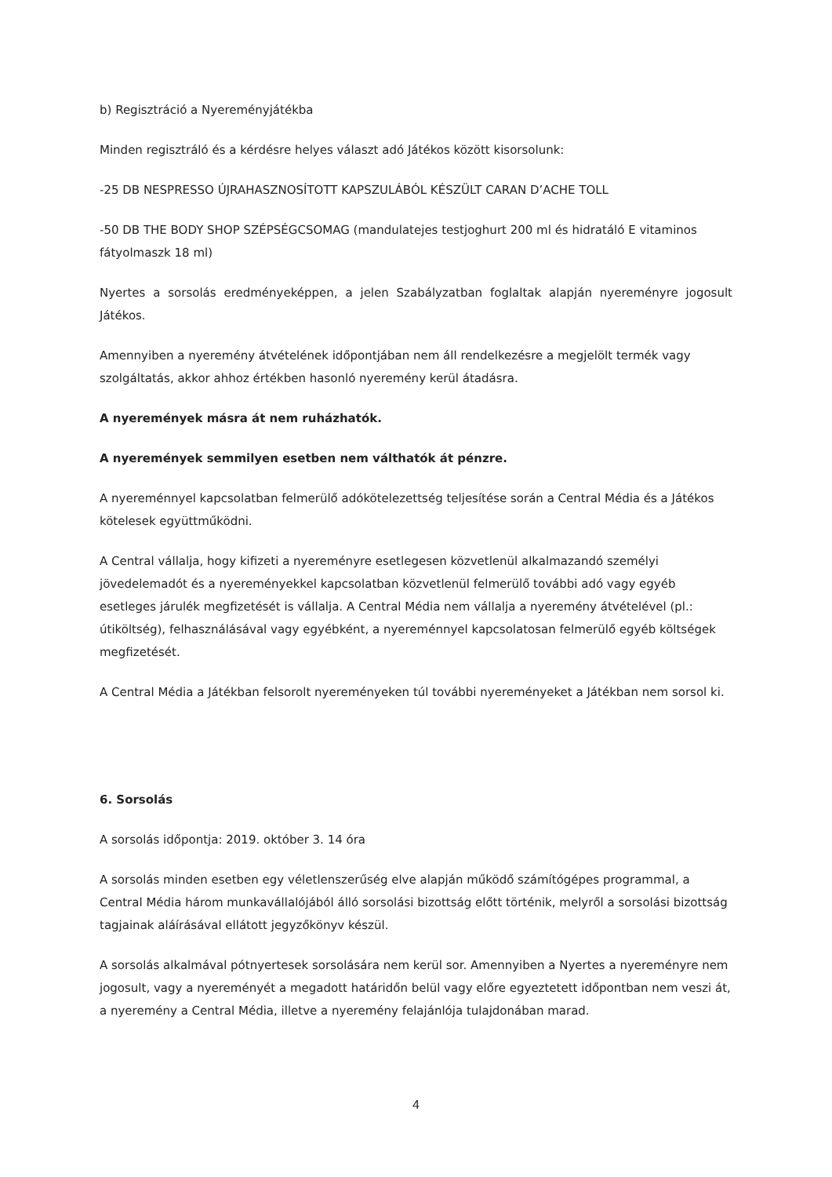b) Regisztráció a Nyereményjátékba
Minden regisztráló és a kérdésre helyes választ adó Játékos között kisorsolunk:
-25 DB NESPRESSO ÚJRAHASZNOSÍTOTT KAPSZULÁBÓL KÉSZÜLT CARAN D’ACHE TOLL
-50 DB THE BODY SHOP SZÉPSÉGCSOMAG (mandulatejes testjoghurt 200 ml és hidratáló E vitaminos fátyolmaszk 18 ml)
Nyertes a sorsolás eredményeképpen, a jelen Szabályzatban foglaltak alapján nyereményre jogosult Játékos.
Amennyiben a nyeremény átvételének időpontjában nem áll rendelkezésre a megjelölt termék vagy szolgáltatás, akkor ahhoz értékben hasonló nyeremény kerül átadásra.
A nyeremények másra át nem ruházhatók.
A nyeremények semmilyen esetben nem válthatók át pénzre.
A nyereménnyel kapcsolatban felmerülő adókötelezettség teljesítése során a Central Média és a Játékos kötelesek együttműködni.
A Central vállalja, hogy kifizeti a nyereményre esetlegesen közvetlenül alkalmazandó személyi jövedelemadót és a nyereményekkel kapcsolatban közvetlenül felmerülő további adó vagy egyéb esetleges járulék megfizetését is vállalja. A Central Média nem vállalja a nyeremény átvételével (pl.: útiköltség), felhasználásával vagy egyébként, a nyereménnyel kapcsolatosan felmerülő egyéb költségek megfizetését.
A Central Média a Játékban felsorolt nyereményeken túl további nyereményeket a Játékban nem sorsol ki.
6. Sorsolás
A sorsolás időpontja: 2019. október 3. 14 óra
A sorsolás minden esetben egy véletlenszerűség elve alapján működő számítógépes programmal, a Central Média három munkavállalójából álló sorsolási bizottság előtt történik, melyről a sorsolási bizottság tagjainak aláírásával ellátott jegyzőkönyv készül.
A sorsolás alkalmával pótnyertesek sorsolására nem kerül sor. Amennyiben a Nyertes a nyereményre nem jogosult, vagy a nyereményét a megadott határidőn belül vagy előre egyeztetett időpontban nem veszi át, a nyeremény a Central Média, illetve a nyeremény felajánlója tulajdonában marad.
4